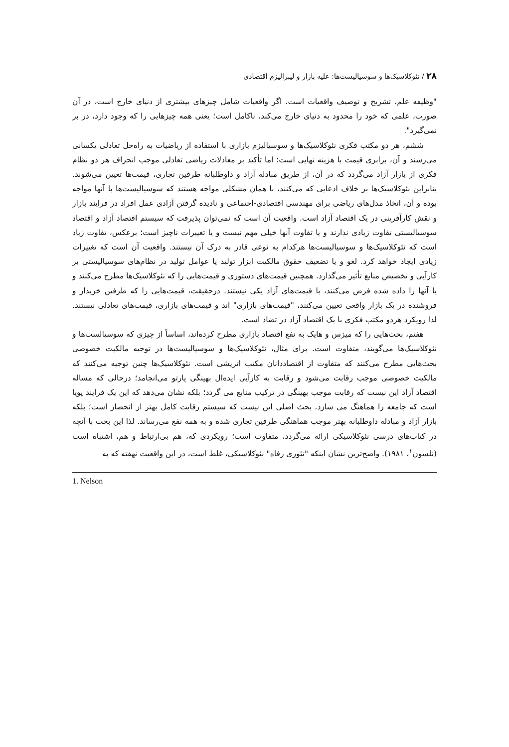۲۸ / نئوکلاسیک‌ها و سوسیالیست‌ها: علیه بازار و لیبرالیزم اقتصادی
"وظیفه علم، تشریح و توصیف واقعیات است. اگر واقعیات شامل چیزهای بیشتری از دنیای خارج است، در آن صورت، علمی که خود را محدود به دنیای خارج می‌کند، ناکامل است؛ یعنی همه چیزهایی را که وجود دارد، در بر نمی‌گیرد".
ششم، هر دو مکتب فکری نئوکلاسیک‌ها و سوسیالیزم بازاری با استفاده از ریاضیات به راه‌حل تعادلی یکسانی می‌رسند و آن، برابری قیمت با هزینه نهایی است؛ اما تأکید بر معادلات ریاضی تعادلی موجب انحراف هر دو نظام فکری از بازار آزاد می‌گردد که در آن، از طریق مبادله آزاد و داوطلبانه طرفین تجاری، قیمت‌ها تعیین می‌شوند. بنابراین نئوکلاسیک‌ها بر خلاف ادعایی که می‌کنند، با همان مشکلی مواجه هستند که سوسیالیست‌ها با آنها مواجه بوده و آن، اتخاذ مدل‌های ریاضی برای مهندسی اقتصادی-اجتماعی و نادیده گرفتن آزادی عمل افراد در فرایند بازار و نقش کارآفرینی در یک اقتصاد آزاد است. واقعیت آن است که نمی‌توان پذیرفت که سیستم اقتصاد آزاد و اقتصاد سوسیالیستی تفاوت زیادی ندارند و یا تفاوت آنها خیلی مهم نیست و یا تغییرات ناچیز است؛ برعکس، تفاوت زیاد است که نئوکلاسیک‌ها و سوسیالیست‌ها هرکدام به نوعی قادر به درک آن نیستند. واقعیت آن است که تغییرات زیادی ایجاد خواهد کرد. لغو و یا تضعیف حقوق مالکیت ابزار تولید یا عوامل تولید در نظام‌های سوسیالیستی بر کارآیی و تخصیص منابع تأثیر می‌گذارد. همچنین قیمت‌های دستوری و قیمت‌هایی را که نئوکلاسیک‌ها مطرح می‌کنند و یا آنها را داده شده فرض می‌کنند، با قیمت‌های آزاد یکی نیستند. درحقیقت، قیمت‌هایی را که طرفین خریدار و فروشنده در یک بازار واقعی تعیین می‌کنند، "قیمت‌های بازاری" اند و قیمت‌های بازاری، قیمت‌های تعادلی نیستند. لذا رویکرد هردو مکتب فکری با یک اقتصاد آزاد در تضاد است.
هفتم، بحث‌هایی را که میزس و هایک به نفع اقتصاد بازاری مطرح کرده‌اند، اساساً از چیزی که سوسیالست‌ها و نئوکلاسیک‌ها می‌گویند، متفاوت است. برای مثال، نئوکلاسیک‌ها و سوسیالیست‌ها در توجیه مالکیت خصوصی بحث‌هایی مطرح می‌کنند که متفاوت از اقتصاددانان مکتب اتریشی است. نئوکلاسیک‌ها چنین توجیه می‌کنند که مالکیت خصوصی موجب رقابت می‌شود و رقابت به کارآیی ایده‌ال بهینگی پارتو می‌انجامد؛ درحالی که مساله اقتصاد آزاد این نیست که رقابت موجب بهینگی در ترکیب منابع می گردد؛ بلکه نشان می‌دهد که این یک فرایند پویا است که جامعه را هماهنگ می سازد. بحث اصلی این نیست که سیستم رقابت کامل بهتر از انحصار است؛ بلکه بازار آزاد و مبادله داوطلبانه بهتر موجب هماهنگی طرفین تجاری شده و به همه نفع می‌رساند. لذا این بحث با آنچه در کتاب‌های درسی نئوکلاسیکی ارائه می‌گردد، متفاوت است؛ رویکردی که، هم بی‌ارتباط و هم، اشتباه است (نلسون<sup>۱</sup>، ۱۹۸۱). واضح‌ترین نشان اینکه "تئوری رفاه" نئوکلاسیکی، غلط است، در این واقعیت نهفته که به
1. Nelson